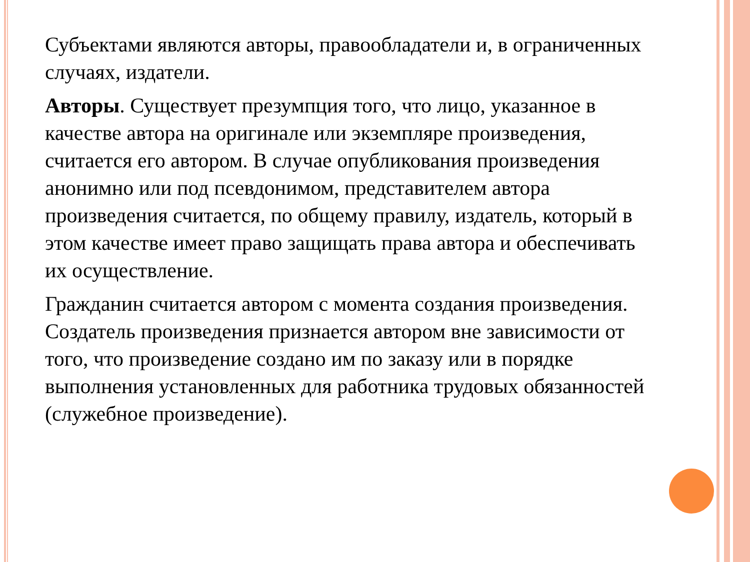Субъектами являются авторы, правообладатели и, в ограниченных случаях, издатели.
Авторы. Существует презумпция того, что лицо, указанное в качестве автора на оригинале или экземпляре произведения, считается его автором. В случае опубликования произведения анонимно или под псевдонимом, представителем автора произведения считается, по общему правилу, издатель, который в этом качестве имеет право защищать права автора и обеспечивать их осуществление.
Гражданин считается автором с момента создания произведения. Создатель произведения признается автором вне зависимости от того, что произведение создано им по заказу или в порядке выполнения установленных для работника трудовых обязанностей (служебное произведение).